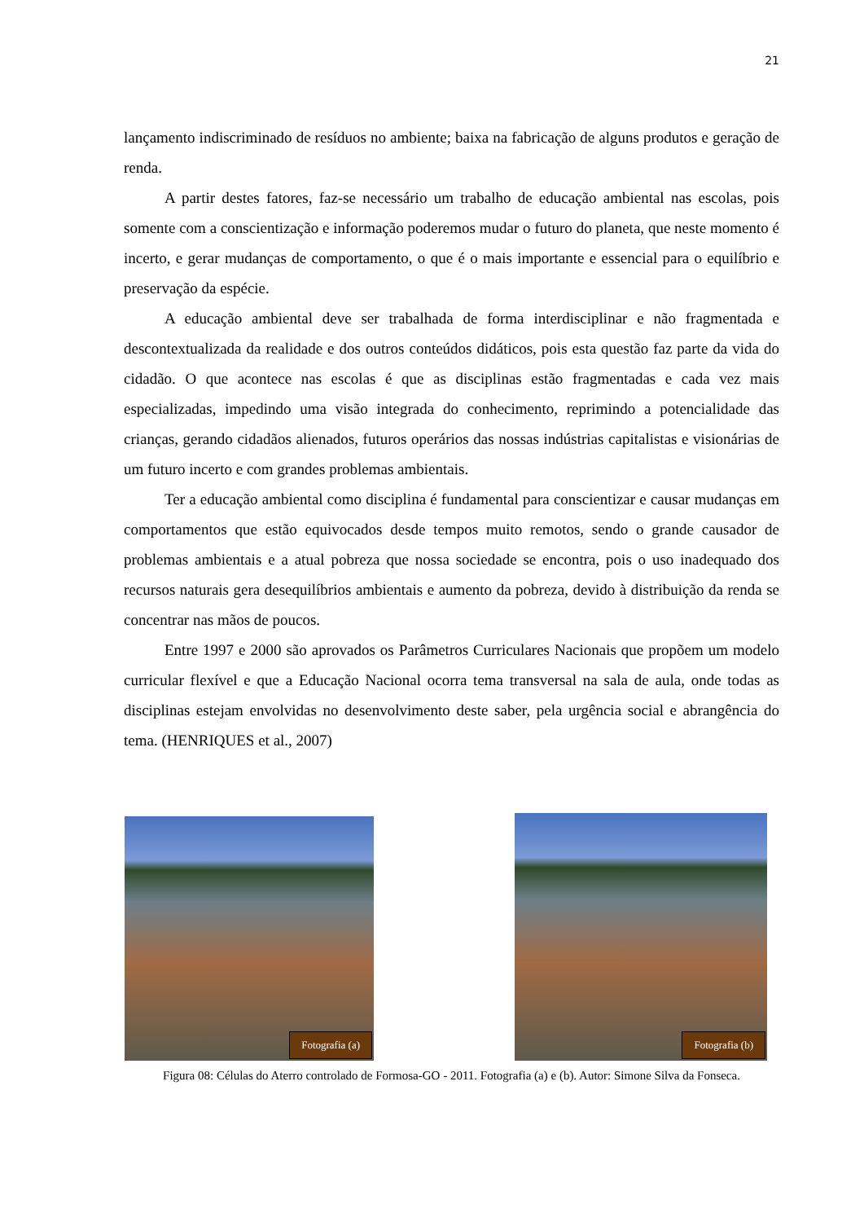21
lançamento indiscriminado de resíduos no ambiente; baixa na fabricação de alguns produtos e geração de renda.
A partir destes fatores, faz-se necessário um trabalho de educação ambiental nas escolas, pois somente com a conscientização e informação poderemos mudar o futuro do planeta, que neste momento é incerto, e gerar mudanças de comportamento, o que é o mais importante e essencial para o equilíbrio e preservação da espécie.
A educação ambiental deve ser trabalhada de forma interdisciplinar e não fragmentada e descontextualizada da realidade e dos outros conteúdos didáticos, pois esta questão faz parte da vida do cidadão. O que acontece nas escolas é que as disciplinas estão fragmentadas e cada vez mais especializadas, impedindo uma visão integrada do conhecimento, reprimindo a potencialidade das crianças, gerando cidadãos alienados, futuros operários das nossas indústrias capitalistas e visionárias de um futuro incerto e com grandes problemas ambientais.
Ter a educação ambiental como disciplina é fundamental para conscientizar e causar mudanças em comportamentos que estão equivocados desde tempos muito remotos, sendo o grande causador de problemas ambientais e a atual pobreza que nossa sociedade se encontra, pois o uso inadequado dos recursos naturais gera desequilíbrios ambientais e aumento da pobreza, devido à distribuição da renda se concentrar nas mãos de poucos.
Entre 1997 e 2000 são aprovados os Parâmetros Curriculares Nacionais que propõem um modelo curricular flexível e que a Educação Nacional ocorra tema transversal na sala de aula, onde todas as disciplinas estejam envolvidas no desenvolvimento deste saber, pela urgência social e abrangência do tema. (HENRIQUES et al., 2007)
Fotografia (a) Fotografia (b)
Figura 08: Células do Aterro controlado de Formosa-GO - 2011. Fotografia (a) e (b). Autor: Simone Silva da Fonseca.